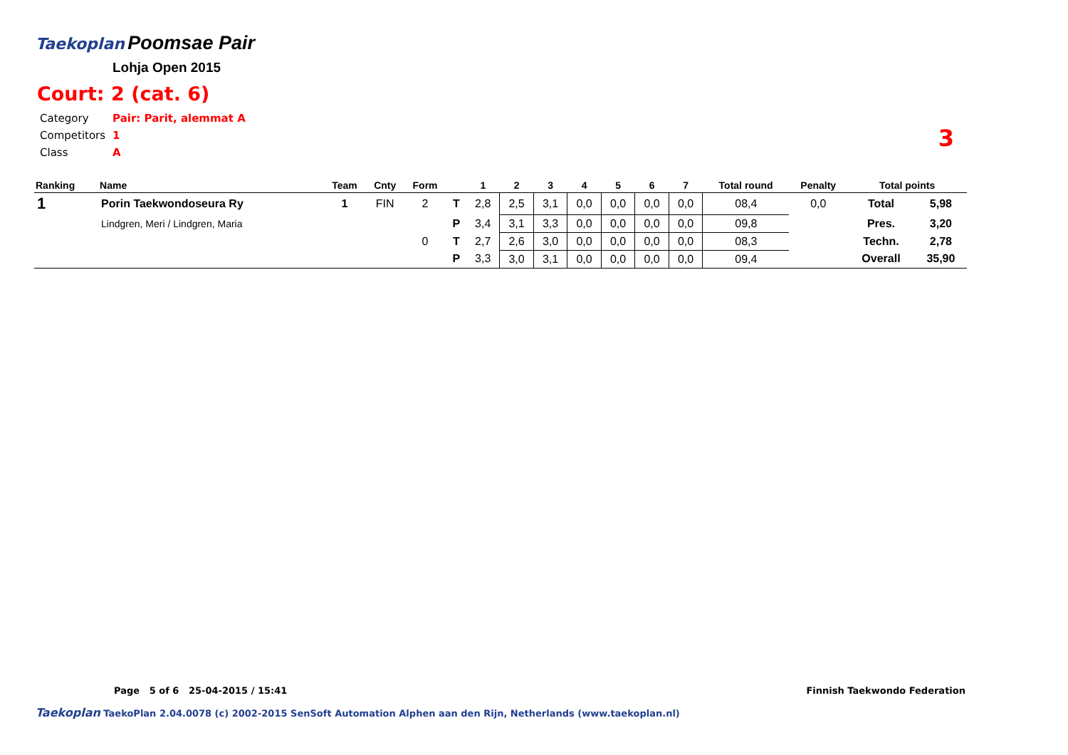Taekoplan
Poomsae Pair
Lohja Open 2015
Court: 2 (cat. 6)
| Category | Pair: Parit, alemmat A |
| Competitors | 1 |
| Class | A |
3
| Ranking | Name | Team | Cnty | Form | | 1 | 2 | 3 | 4 | 5 | 6 | 7 | Total round | Penalty | Total points | |
| --- | --- | --- | --- | --- | --- | --- | --- | --- | --- | --- | --- | --- | --- | --- | --- | --- |
| 1 | Porin Taekwondoseura Ry | 1 | FIN | 2 | T | 2,8 | 2,5 | 3,1 | 0,0 | 0,0 | 0,0 | 0,0 | 08,4 | 0,0 | Total | 5,98 |
| | Lindgren, Meri / Lindgren, Maria | | | | P | 3,4 | 3,1 | 3,3 | 0,0 | 0,0 | 0,0 | 0,0 | 09,8 | | Pres. | 3,20 |
| | | | | 0 | T | 2,7 | 2,6 | 3,0 | 0,0 | 0,0 | 0,0 | 0,0 | 08,3 | | Techn. | 2,78 |
| | | | | | P | 3,3 | 3,0 | 3,1 | 0,0 | 0,0 | 0,0 | 0,0 | 09,4 | | Overall | 35,90 |
Page 5 of 6 25-04-2015 / 15:41 Finnish Taekwondo Federation
Taekoplan TaekoPlan 2.04.0078 (c) 2002-2015 SenSoft Automation Alphen aan den Rijn, Netherlands (www.taekoplan.nl)